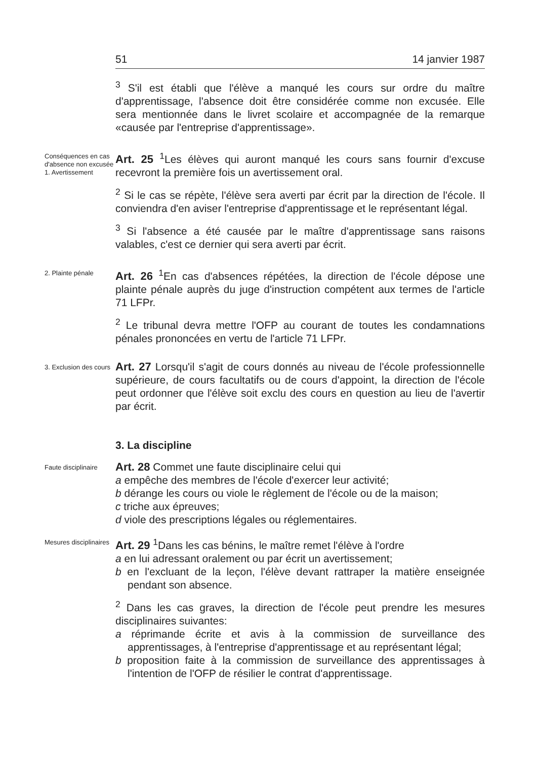51 14 janvier 1987
<sup>3</sup> S'il est établi que l'élève a manqué les cours sur ordre du maître d'apprentissage, l'absence doit être considérée comme non excusée. Elle sera mentionnée dans le livret scolaire et accompagnée de la remarque «causée par l'entreprise d'apprentissage».
Conséquences en cas d'absence non excusée
1. Avertissement
Art. 25 <sup>1</sup>Les élèves qui auront manqué les cours sans fournir d'excuse recevront la première fois un avertissement oral.
<sup>2</sup> Si le cas se répète, l'élève sera averti par écrit par la direction de l'école. Il conviendra d'en aviser l'entreprise d'apprentissage et le représentant légal.
<sup>3</sup> Si l'absence a été causée par le maître d'apprentissage sans raisons valables, c'est ce dernier qui sera averti par écrit.
2. Plainte pénale
Art. 26 <sup>1</sup>En cas d'absences répétées, la direction de l'école dépose une plainte pénale auprès du juge d'instruction compétent aux termes de l'article 71 LFPr.
<sup>2</sup> Le tribunal devra mettre l'OFP au courant de toutes les condamnations pénales prononcées en vertu de l'article 71 LFPr.
3. Exclusion des cours
Art. 27 Lorsqu'il s'agit de cours donnés au niveau de l'école professionnelle supérieure, de cours facultatifs ou de cours d'appoint, la direction de l'école peut ordonner que l'élève soit exclu des cours en question au lieu de l'avertir par écrit.
3. La discipline
Faute disciplinaire
Art. 28 Commet une faute disciplinaire celui qui
a empêche des membres de l'école d'exercer leur activité;
b dérange les cours ou viole le règlement de l'école ou de la maison;
c triche aux épreuves;
d viole des prescriptions légales ou réglementaires.
Mesures disciplinaires
Art. 29 <sup>1</sup>Dans les cas bénins, le maître remet l'élève à l'ordre
a en lui adressant oralement ou par écrit un avertissement;
b en l'excluant de la leçon, l'élève devant rattraper la matière enseignée pendant son absence.
<sup>2</sup> Dans les cas graves, la direction de l'école peut prendre les mesures disciplinaires suivantes:
a réprimande écrite et avis à la commission de surveillance des apprentissages, à l'entreprise d'apprentissage et au représentant légal;
b proposition faite à la commission de surveillance des apprentissages à l'intention de l'OFP de résilier le contrat d'apprentissage.